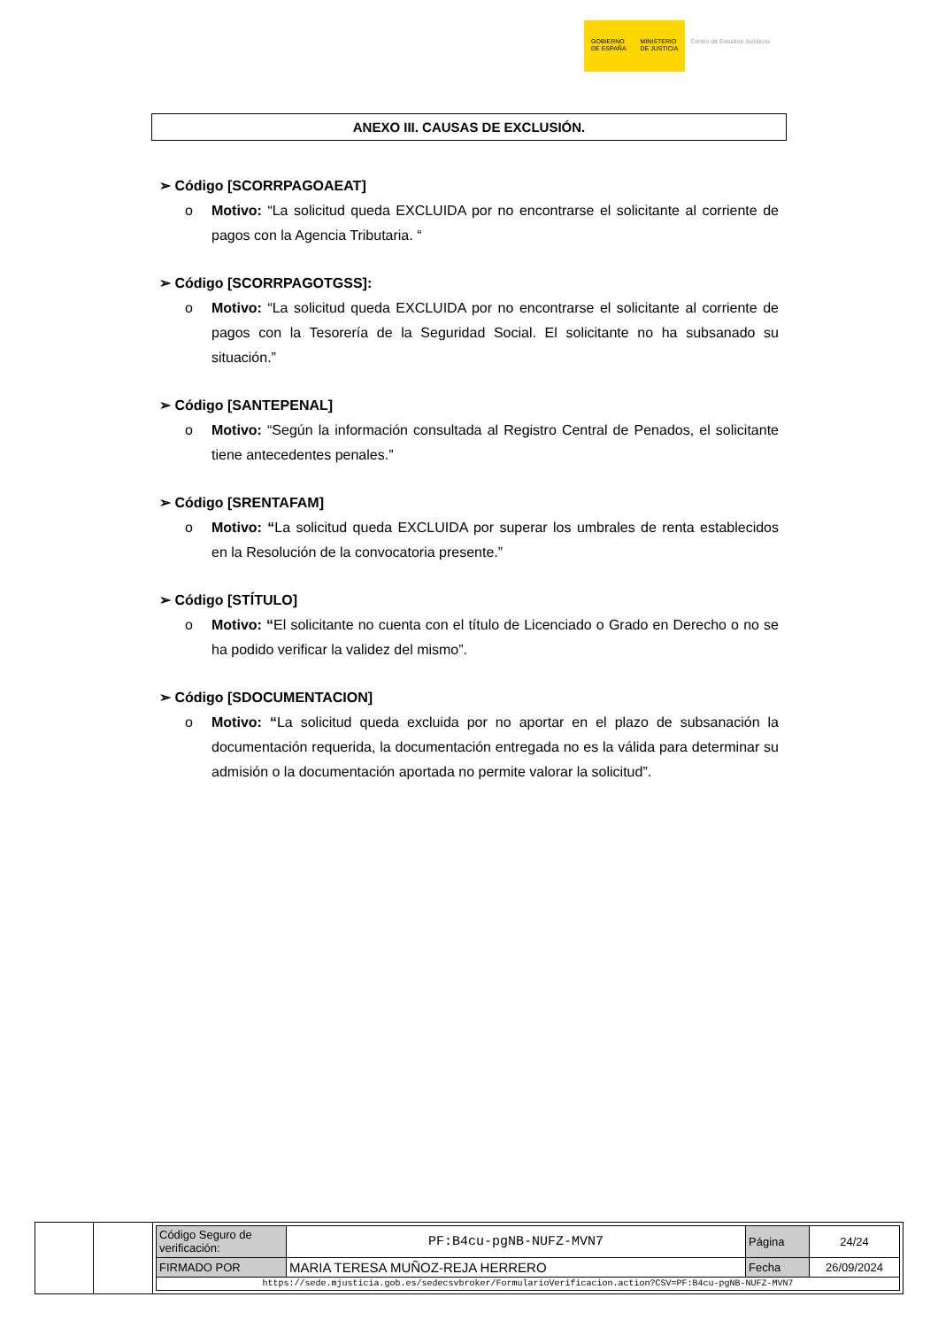GOBIERNO
DE ESPAÑA
MINISTERIO
DE JUSTICIA
Centro de Estudios Jurídicos
ANEXO III. CAUSAS DE EXCLUSIÓN.
➢ Código [SCORRPAGOAEAT]
o Motivo: “La solicitud queda EXCLUIDA por no encontrarse el solicitante al corriente de pagos con la Agencia Tributaria. “
➢ Código [SCORRPAGOTGSS]:
o Motivo: “La solicitud queda EXCLUIDA por no encontrarse el solicitante al corriente de pagos con la Tesorería de la Seguridad Social. El solicitante no ha subsanado su situación.”
➢ Código [SANTEPENAL]
o Motivo: “Según la información consultada al Registro Central de Penados, el solicitante tiene antecedentes penales.”
➢ Código [SRENTAFAM]
o Motivo: “La solicitud queda EXCLUIDA por superar los umbrales de renta establecidos en la Resolución de la convocatoria presente.”
➢ Código [STÍTULO]
o Motivo: “El solicitante no cuenta con el título de Licenciado o Grado en Derecho o no se ha podido verificar la validez del mismo”.
➢ Código [SDOCUMENTACION]
o Motivo: “La solicitud queda excluida por no aportar en el plazo de subsanación la documentación requerida, la documentación entregada no es la válida para determinar su admisión o la documentación aportada no permite valorar la solicitud”.
| Código Seguro de verificación: | PF:B4cu-pgNB-NUFZ-MVN7 | Página | 24/24 |
| FIRMADO POR | MARIA TERESA MUÑOZ-REJA HERRERO | Fecha | 26/09/2024 |
| https://sede.mjusticia.gob.es/sedecsvbroker/FormularioVerificacion.action?CSV=PF:B4cu-pgNB-NUFZ-MVN7 | | | |